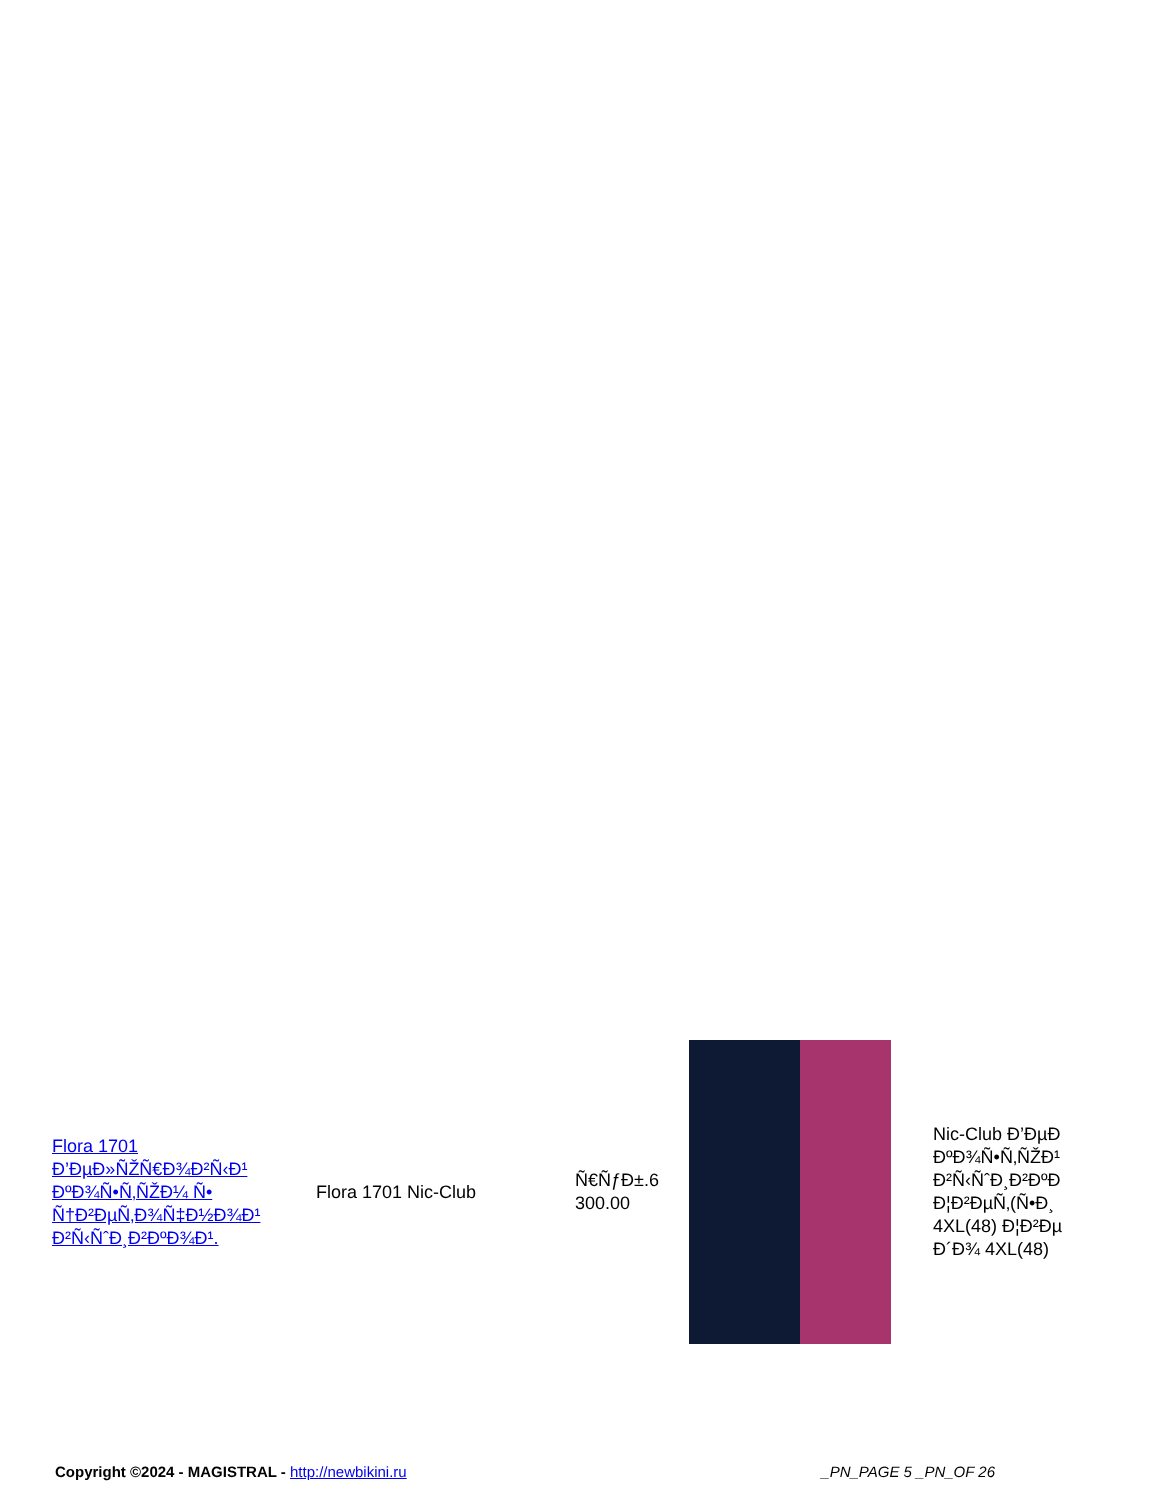| Flora 1701 Ð’ÐµÐ»ÑŽÑ€Ð¾Ð²Ñ‹Ð¹ ÐºÐ¾Ñ•Ñ‚ÑŽÐ¼ Ñ• Ñ†Ð²ÐµÑ‚Ð¾Ñ‡Ð½Ð¾Ð¹ Ð²Ñ‹ÑˆÐ¸Ð²ÐºÐ¾Ð¹. | Flora 1701 Nic-Club | Ñ€ÑƒÐ±.6 300.00 | | Nic-Club Ð’ÐµÐ ÐºÐ¾Ñ•Ñ‚ÑŽÐ¹ Ð²Ñ‹ÑˆÐ¸Ð²ÐºÐ Ð¦Ð²ÐµÑ‚(Ñ•Ð¸ 4XL(48) Ð¦Ð²Ðµ Ð´Ð¾ 4XL(48) |
Copyright ©2024 - MAGISTRAL - http://newbikini.ru _PN_PAGE 5 _PN_OF 26